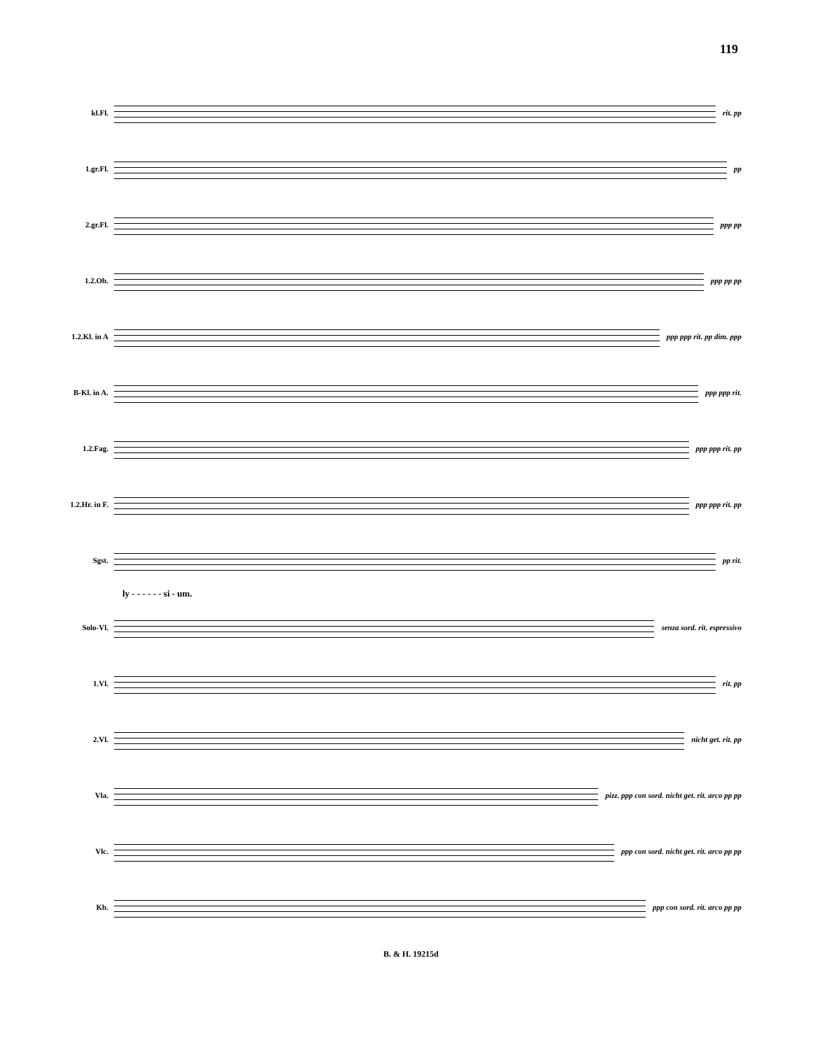119
kl.Fl. rit. pp
1.gr.Fl. pp
2.gr.Fl. ppp pp
1.2.Ob. ppp pp pp
1.2.Kl. in A
ppp ppp rit. pp dim. ppp
B-Kl. in A.
ppp ppp rit.
1.2.Fag. ppp ppp rit. pp
1.2.Hr. in F.
ppp ppp rit. pp
Sgst. pp rit.
ly - - - - - - si - um.
Solo-Vl. senza sord. rit. espressivo
1.Vl. rit. pp
2.Vl. nicht get. rit. pp
Vla.
pizz. ppp con sord. nicht get. rit. arco pp pp
Vlc.
ppp con sord. nicht get. rit. arco pp pp
Kb. ppp con sord. rit. arco pp pp
B. & H. 19215d